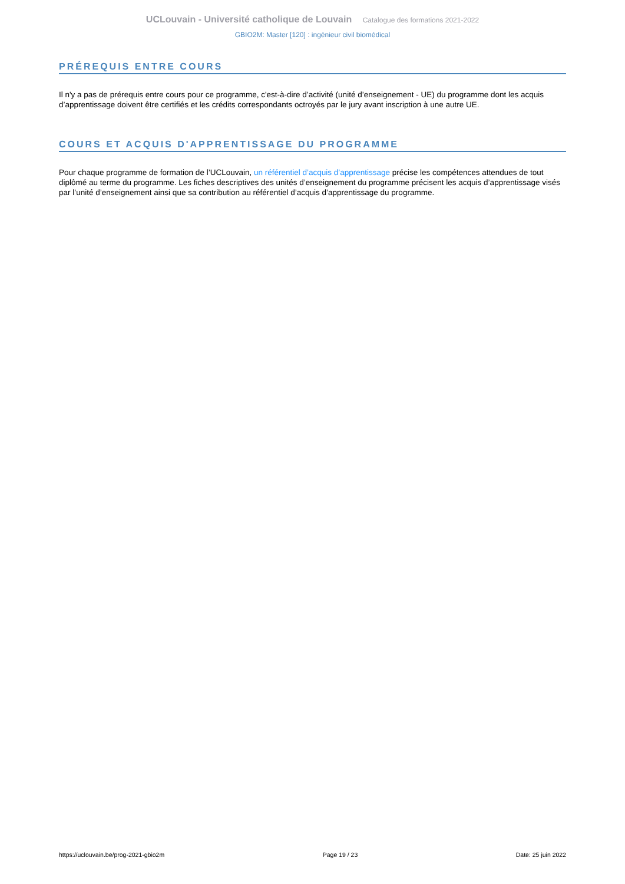UCLouvain - Université catholique de Louvain Catalogue des formations 2021-2022
GBIO2M: Master [120] : ingénieur civil biomédical
PRÉREQUIS ENTRE COURS
Il n'y a pas de prérequis entre cours pour ce programme, c'est-à-dire d’activité (unité d’enseignement - UE) du programme dont les acquis d’apprentissage doivent être certifiés et les crédits correspondants octroyés par le jury avant inscription à une autre UE.
COURS ET ACQUIS D'APPRENTISSAGE DU PROGRAMME
Pour chaque programme de formation de l’UCLouvain, un référentiel d’acquis d’apprentissage précise les compétences attendues de tout diplômé au terme du programme. Les fiches descriptives des unités d’enseignement du programme précisent les acquis d’apprentissage visés par l’unité d’enseignement ainsi que sa contribution au référentiel d’acquis d’apprentissage du programme.
https://uclouvain.be/prog-2021-gbio2m Page 19 / 23 Date: 25 juin 2022